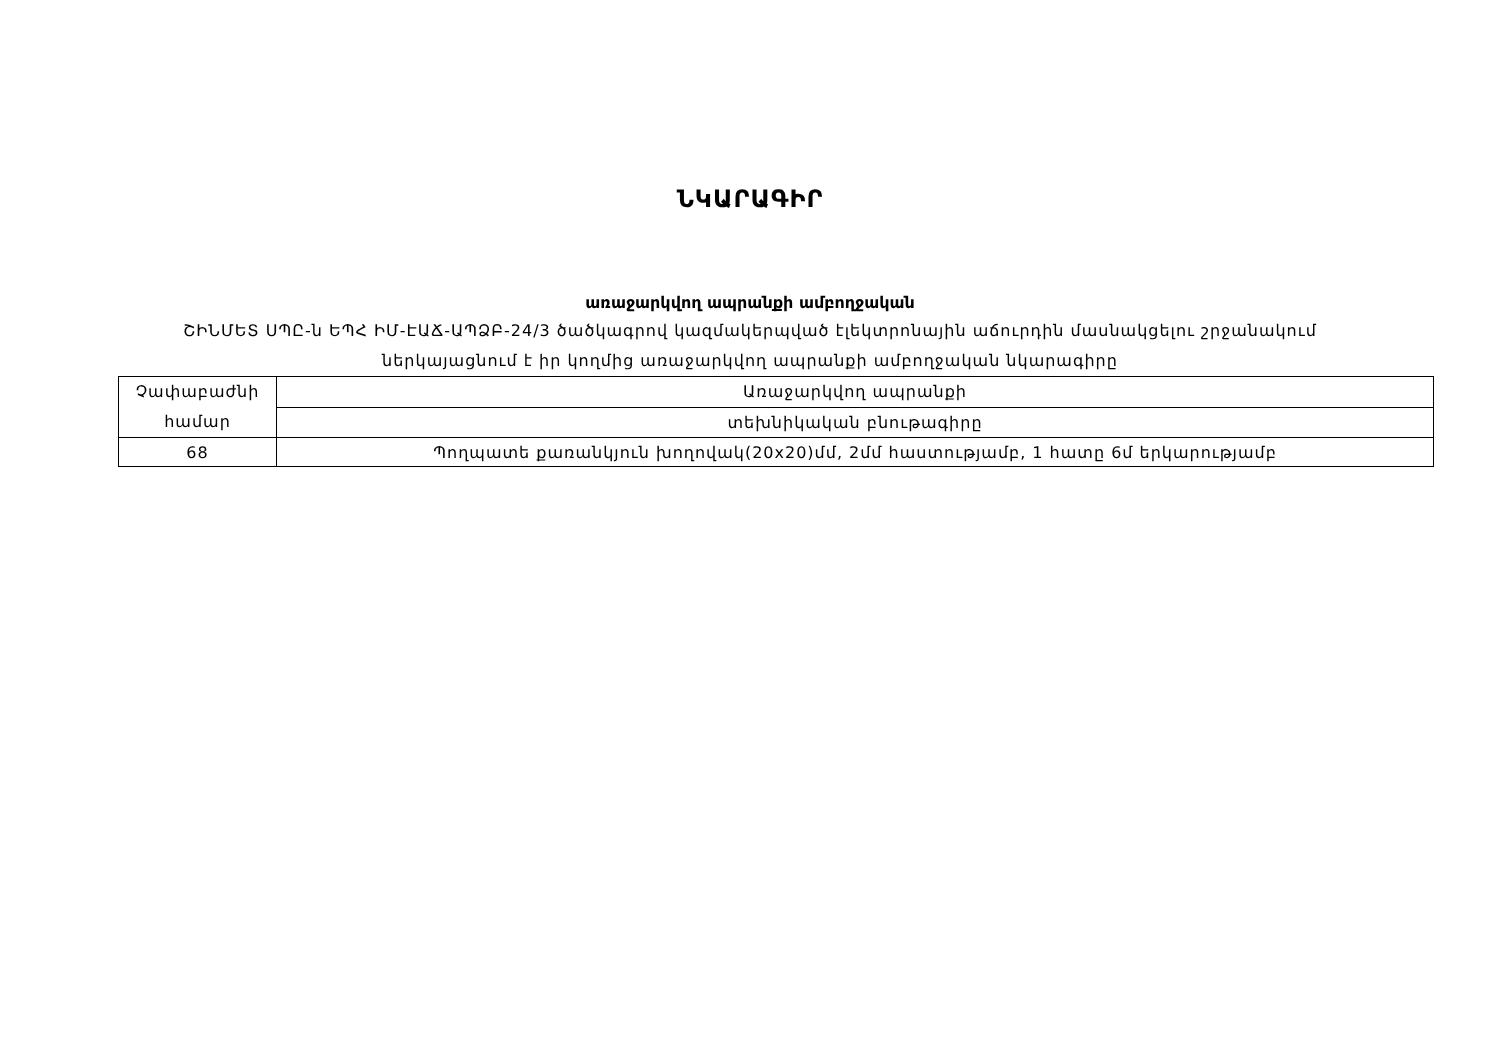ՆԿԱՐԱԳԻՐ
առաջարկվող ապրանքի ամբողջական
ՇԻՆՄԵՏ ՍՊԸ-ն ԵՊՀ ԻՄ-ԷԱՃ-ԱՊՁԲ-24/3 ծածկագրով կազմակերպված էլեկտրոնային աճուրդին մասնակցելու շրջանակում
ներկայացնում է իր կողմից առաջարկվող ապրանքի ամբողջական նկարագիրը
| Չափաբաժնի համար | Առաջարկվող ապրանքի |
| | տեխնիկական բնութագիրը |
| 68 | Պողպատե քառանկյուն խողովակ(20x20)մմ, 2մմ հաստությամբ, 1 հատը 6մ երկարությամբ |